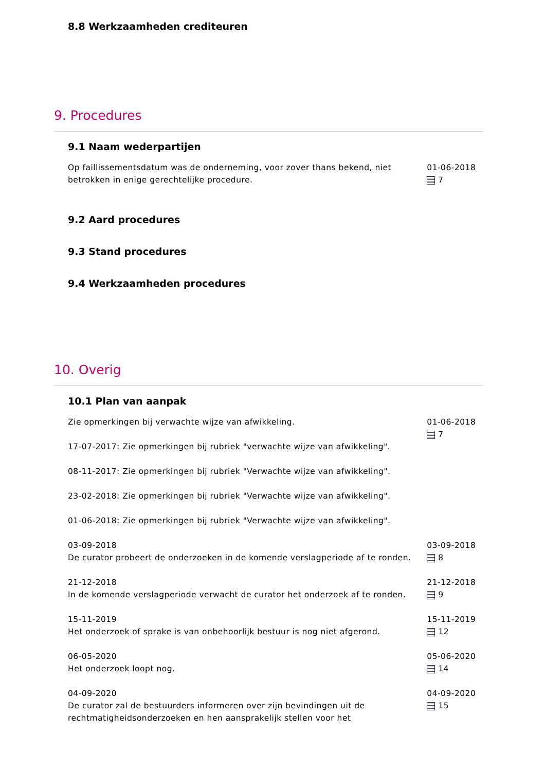8.8 Werkzaamheden crediteuren
9. Procedures
9.1 Naam wederpartijen
Op faillissementsdatum was de onderneming, voor zover thans bekend, niet betrokken in enige gerechtelijke procedure.
01-06-2018
7
9.2 Aard procedures
9.3 Stand procedures
9.4 Werkzaamheden procedures
10. Overig
10.1 Plan van aanpak
Zie opmerkingen bij verwachte wijze van afwikkeling.
17-07-2017: Zie opmerkingen bij rubriek "verwachte wijze van afwikkeling".
08-11-2017: Zie opmerkingen bij rubriek "Verwachte wijze van afwikkeling".
23-02-2018: Zie opmerkingen bij rubriek "Verwachte wijze van afwikkeling".
01-06-2018: Zie opmerkingen bij rubriek "Verwachte wijze van afwikkeling".
01-06-2018
7
03-09-2018
De curator probeert de onderzoeken in de komende verslagperiode af te ronden.
03-09-2018
8
21-12-2018
In de komende verslagperiode verwacht de curator het onderzoek af te ronden.
21-12-2018
9
15-11-2019
Het onderzoek of sprake is van onbehoorlijk bestuur is nog niet afgerond.
15-11-2019
12
06-05-2020
Het onderzoek loopt nog.
05-06-2020
14
04-09-2020
De curator zal de bestuurders informeren over zijn bevindingen uit de rechtmatigheidsonderzoeken en hen aansprakelijk stellen voor het
04-09-2020
15